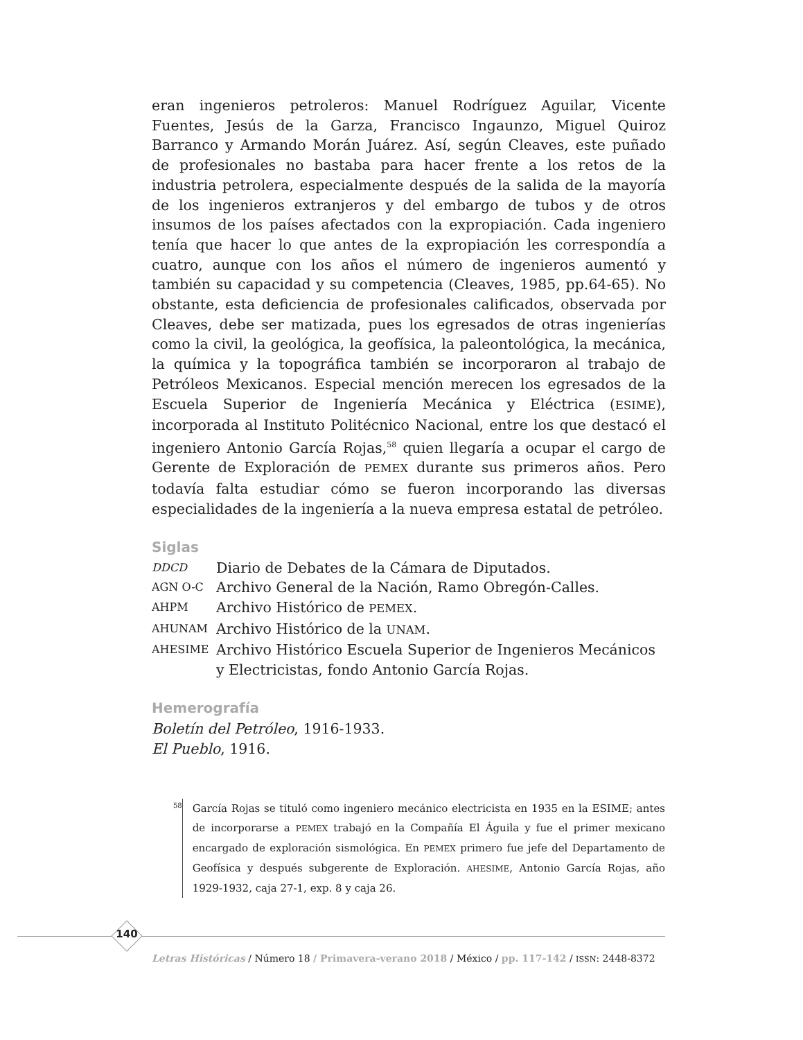eran ingenieros petroleros: Manuel Rodríguez Aguilar, Vicente Fuentes, Jesús de la Garza, Francisco Ingaunzo, Miguel Quiroz Barranco y Armando Morán Juárez. Así, según Cleaves, este puñado de profesionales no bastaba para hacer frente a los retos de la industria petrolera, especialmente después de la salida de la mayoría de los ingenieros extranjeros y del embargo de tubos y de otros insumos de los países afectados con la expropiación. Cada ingeniero tenía que hacer lo que antes de la expropiación les correspondía a cuatro, aunque con los años el número de ingenieros aumentó y también su capacidad y su competencia (Cleaves, 1985, pp.64-65). No obstante, esta deficiencia de profesionales calificados, observada por Cleaves, debe ser matizada, pues los egresados de otras ingenierías como la civil, la geológica, la geofísica, la paleontológica, la mecánica, la química y la topográfica también se incorporaron al trabajo de Petróleos Mexicanos. Especial mención merecen los egresados de la Escuela Superior de Ingeniería Mecánica y Eléctrica (ESIME), incorporada al Instituto Politécnico Nacional, entre los que destacó el ingeniero Antonio García Rojas,<sup>58</sup> quien llegaría a ocupar el cargo de Gerente de Exploración de PEMEX durante sus primeros años. Pero todavía falta estudiar cómo se fueron incorporando las diversas especialidades de la ingeniería a la nueva empresa estatal de petróleo.
Siglas
DDCD Diario de Debates de la Cámara de Diputados.
AGN O-C Archivo General de la Nación, Ramo Obregón-Calles.
AHPM Archivo Histórico de PEMEX.
AHUNAM Archivo Histórico de la UNAM.
AHESIME Archivo Histórico Escuela Superior de Ingenieros Mecánicos y Electricistas, fondo Antonio García Rojas.
Hemerografía
Boletín del Petróleo, 1916-1933.
El Pueblo, 1916.
58 García Rojas se tituló como ingeniero mecánico electricista en 1935 en la ESIME; antes de incorporarse a PEMEX trabajó en la Compañía El Águila y fue el primer mexicano encargado de exploración sismológica. En PEMEX primero fue jefe del Departamento de Geofísica y después subgerente de Exploración. AHESIME, Antonio García Rojas, año 1929-1932, caja 27-1, exp. 8 y caja 26.
140
Letras Históricas / Número 18 / Primavera-verano 2018 / México / pp. 117-142 / ISSN: 2448-8372